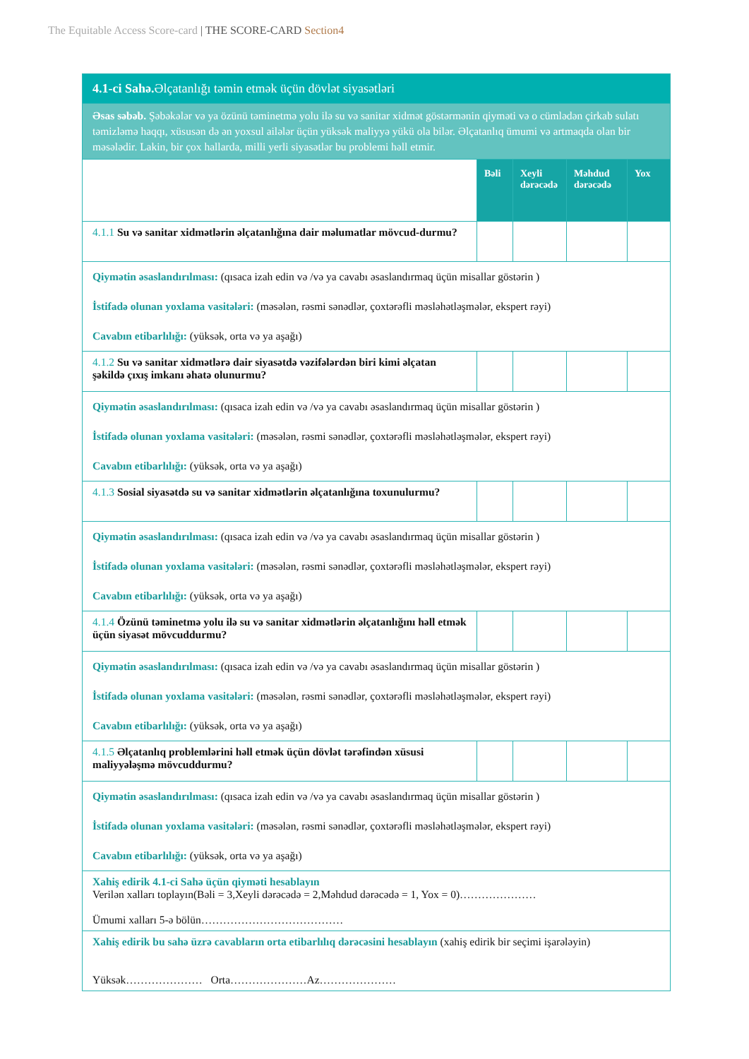The Equitable Access Score-card | THE SCORE-CARD Section4
| 4.1-ci Sahə. Əlçatanlığı təmin etmək üçün dövlət siyasətləri | | | | |
| Əsas səbəb. Şəbəkələr və ya özünü təminetmə yolu ilə su və sanitar xidmət göstərmənin qiyməti və o cümlədən çirkab sulatı təmizləmə haqqı, xüsusən də ən yoxsul ailələr üçün yüksək maliyyə yükü ola bilər. Əlçatanlıq ümumi və artmaqda olan bir məsələdir. Lakin, bir çox hallarda, milli yerli siyasətlər bu problemi həll etmir. | | | | |
| | Bəli | Xeyli dərəcədə | Məhdud dərəcədə | Yox |
| 4.1.1 Su və sanitar xidmətlərin əlçatanlığına dair məlumatlar mövcud-durmu? | | | | |
| Qiymətin əsaslandırılması: (qısaca izah edin və /və ya cavabı əsaslandırmaq üçün misallar göstərin ) İstifadə olunan yoxlama vasitələri: (məsələn, rəsmi sənədlər, çoxtərəfli məsləhətləşmələr, ekspert rəyi) Cavabın etibarlılığı: (yüksək, orta və ya aşağı) | | | | |
| 4.1.2 Su və sanitar xidmətlərə dair siyasətdə vəzifələrdən biri kimi əlçatan şəkildə çıxış imkanı əhatə olunurmu? | | | | |
| Qiymətin əsaslandırılması: (qısaca izah edin və /və ya cavabı əsaslandırmaq üçün misallar göstərin ) İstifadə olunan yoxlama vasitələri: (məsələn, rəsmi sənədlər, çoxtərəfli məsləhətləşmələr, ekspert rəyi) Cavabın etibarlılığı: (yüksək, orta və ya aşağı) | | | | |
| 4.1.3 Sosial siyasətdə su və sanitar xidmətlərin əlçatanlığına toxunulurmu? | | | | |
| Qiymətin əsaslandırılması: (qısaca izah edin və /və ya cavabı əsaslandırmaq üçün misallar göstərin ) İstifadə olunan yoxlama vasitələri: (məsələn, rəsmi sənədlər, çoxtərəfli məsləhətləşmələr, ekspert rəyi) Cavabın etibarlılığı: (yüksək, orta və ya aşağı) | | | | |
| 4.1.4 Özünü təminetmə yolu ilə su və sanitar xidmətlərin əlçatanlığını həll etmək üçün siyasət mövcuddurmu? | | | | |
| Qiymətin əsaslandırılması: (qısaca izah edin və /və ya cavabı əsaslandırmaq üçün misallar göstərin ) İstifadə olunan yoxlama vasitələri: (məsələn, rəsmi sənədlər, çoxtərəfli məsləhətləşmələr, ekspert rəyi) Cavabın etibarlılığı: (yüksək, orta və ya aşağı) | | | | |
| 4.1.5 Əlçatanlıq problemlərini həll etmək üçün dövlət tərəfindən xüsusi maliyyələşmə mövcuddurmu? | | | | |
| Qiymətin əsaslandırılması: (qısaca izah edin və /və ya cavabı əsaslandırmaq üçün misallar göstərin ) İstifadə olunan yoxlama vasitələri: (məsələn, rəsmi sənədlər, çoxtərəfli məsləhətləşmələr, ekspert rəyi) Cavabın etibarlılığı: (yüksək, orta və ya aşağı) | | | | |
| Xahiş edirik 4.1-ci Sahə üçün qiyməti hesablayın Verilən xalları toplayın(Bəli = 3,Xeyli dərəcədə = 2,Məhdud dərəcədə = 1, Yox = 0)………………… Ümumi xalları 5-ə bölün………………………………… | | | | |
| Xahiş edirik bu sahə üzrə cavabların orta etibarlılıq dərəcəsini hesablayın (xahiş edirik bir seçimi işarələyin) Yüksək………………… Orta…………………Az………………… | | | | |